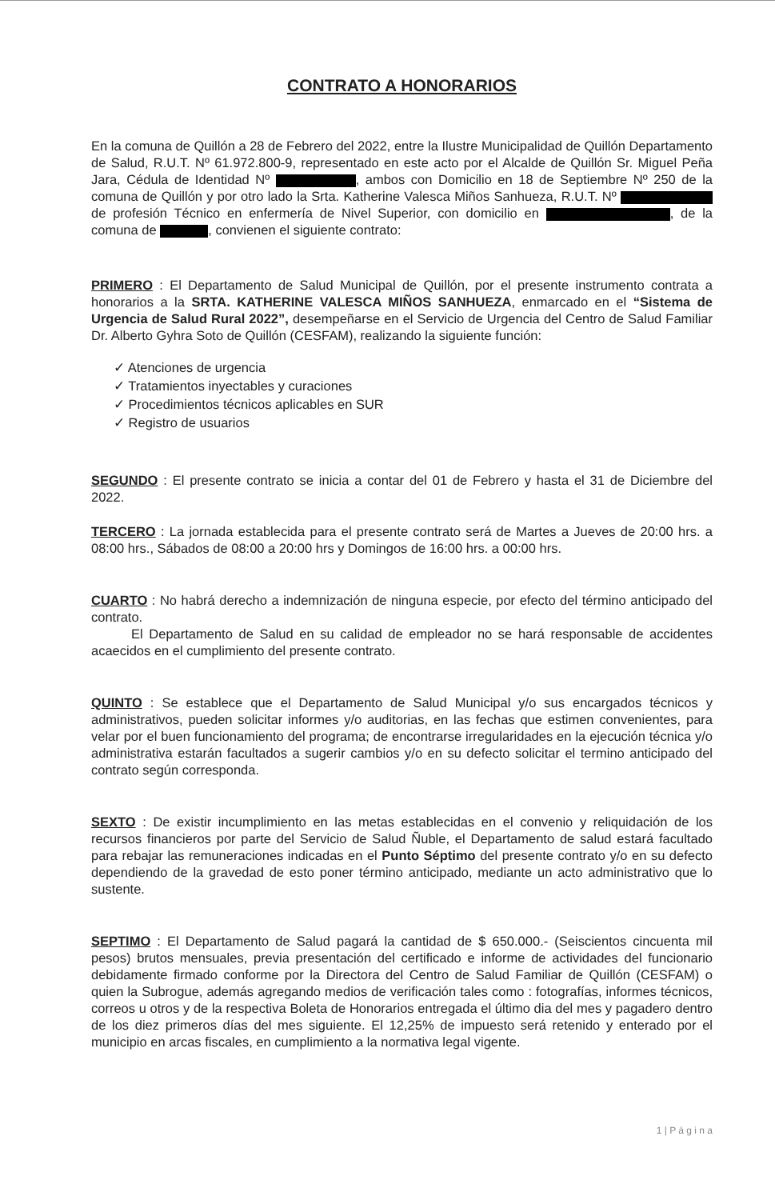CONTRATO A HONORARIOS
En la comuna de Quillón a 28 de Febrero del 2022, entre la Ilustre Municipalidad de Quillón Departamento de Salud, R.U.T. Nº 61.972.800-9, representado en este acto por el Alcalde de Quillón Sr. Miguel Peña Jara, Cédula de Identidad Nº , ambos con Domicilio en 18 de Septiembre Nº 250 de la comuna de Quillón y por otro lado la Srta. Katherine Valesca Miños Sanhueza, R.U.T. Nº de profesión Técnico en enfermería de Nivel Superior, con domicilio en , de la comuna de , convienen el siguiente contrato:
PRIMERO : El Departamento de Salud Municipal de Quillón, por el presente instrumento contrata a honorarios a la SRTA. KATHERINE VALESCA MIÑOS SANHUEZA, enmarcado en el “Sistema de Urgencia de Salud Rural 2022”, desempeñarse en el Servicio de Urgencia del Centro de Salud Familiar Dr. Alberto Gyhra Soto de Quillón (CESFAM), realizando la siguiente función:
✓ Atenciones de urgencia
✓ Tratamientos inyectables y curaciones
✓ Procedimientos técnicos aplicables en SUR
✓ Registro de usuarios
SEGUNDO : El presente contrato se inicia a contar del 01 de Febrero y hasta el 31 de Diciembre del 2022.
TERCERO : La jornada establecida para el presente contrato será de Martes a Jueves de 20:00 hrs. a 08:00 hrs., Sábados de 08:00 a 20:00 hrs y Domingos de 16:00 hrs. a 00:00 hrs.
CUARTO : No habrá derecho a indemnización de ninguna especie, por efecto del término anticipado del contrato.
El Departamento de Salud en su calidad de empleador no se hará responsable de accidentes acaecidos en el cumplimiento del presente contrato.
QUINTO : Se establece que el Departamento de Salud Municipal y/o sus encargados técnicos y administrativos, pueden solicitar informes y/o auditorias, en las fechas que estimen convenientes, para velar por el buen funcionamiento del programa; de encontrarse irregularidades en la ejecución técnica y/o administrativa estarán facultados a sugerir cambios y/o en su defecto solicitar el termino anticipado del contrato según corresponda.
SEXTO : De existir incumplimiento en las metas establecidas en el convenio y reliquidación de los recursos financieros por parte del Servicio de Salud Ñuble, el Departamento de salud estará facultado para rebajar las remuneraciones indicadas en el Punto Séptimo del presente contrato y/o en su defecto dependiendo de la gravedad de esto poner término anticipado, mediante un acto administrativo que lo sustente.
SEPTIMO : El Departamento de Salud pagará la cantidad de $ 650.000.- (Seiscientos cincuenta mil pesos) brutos mensuales, previa presentación del certificado e informe de actividades del funcionario debidamente firmado conforme por la Directora del Centro de Salud Familiar de Quillón (CESFAM) o quien la Subrogue, además agregando medios de verificación tales como : fotografías, informes técnicos, correos u otros y de la respectiva Boleta de Honorarios entregada el último dia del mes y pagadero dentro de los diez primeros días del mes siguiente. El 12,25% de impuesto será retenido y enterado por el municipio en arcas fiscales, en cumplimiento a la normativa legal vigente.
1 | P á g i n a